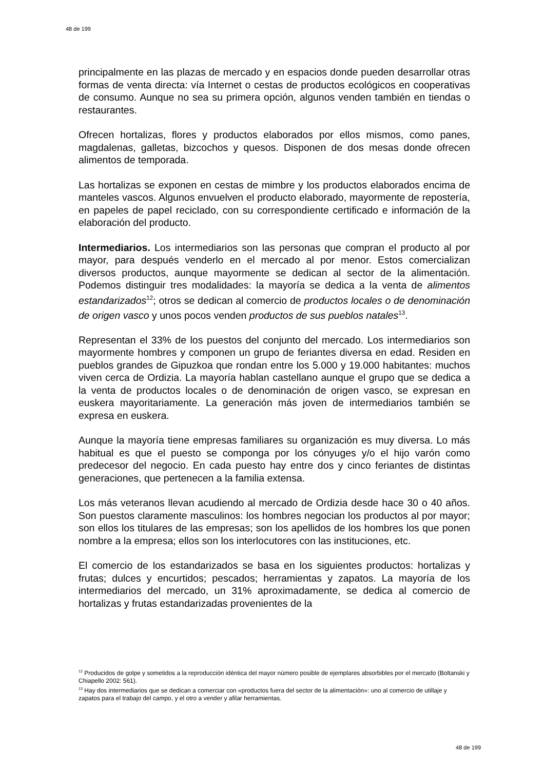48 de 199
principalmente en las plazas de mercado y en espacios donde pueden desarrollar otras formas de venta directa: vía Internet o cestas de productos ecológicos en cooperativas de consumo. Aunque no sea su primera opción, algunos venden también en tiendas o restaurantes.
Ofrecen hortalizas, flores y productos elaborados por ellos mismos, como panes, magdalenas, galletas, bizcochos y quesos. Disponen de dos mesas donde ofrecen alimentos de temporada.
Las hortalizas se exponen en cestas de mimbre y los productos elaborados encima de manteles vascos. Algunos envuelven el producto elaborado, mayormente de repostería, en papeles de papel reciclado, con su correspondiente certificado e información de la elaboración del producto.
Intermediarios. Los intermediarios son las personas que compran el producto al por mayor, para después venderlo en el mercado al por menor. Estos comercializan diversos productos, aunque mayormente se dedican al sector de la alimentación. Podemos distinguir tres modalidades: la mayoría se dedica a la venta de alimentos estandarizados<sup>12</sup>; otros se dedican al comercio de productos locales o de denominación de origen vasco y unos pocos venden productos de sus pueblos natales<sup>13</sup>.
Representan el 33% de los puestos del conjunto del mercado. Los intermediarios son mayormente hombres y componen un grupo de feriantes diversa en edad. Residen en pueblos grandes de Gipuzkoa que rondan entre los 5.000 y 19.000 habitantes: muchos viven cerca de Ordizia. La mayoría hablan castellano aunque el grupo que se dedica a la venta de productos locales o de denominación de origen vasco, se expresan en euskera mayoritariamente. La generación más joven de intermediarios también se expresa en euskera.
Aunque la mayoría tiene empresas familiares su organización es muy diversa. Lo más habitual es que el puesto se componga por los cónyuges y/o el hijo varón como predecesor del negocio. En cada puesto hay entre dos y cinco feriantes de distintas generaciones, que pertenecen a la familia extensa.
Los más veteranos llevan acudiendo al mercado de Ordizia desde hace 30 o 40 años. Son puestos claramente masculinos: los hombres negocian los productos al por mayor; son ellos los titulares de las empresas; son los apellidos de los hombres los que ponen nombre a la empresa; ellos son los interlocutores con las instituciones, etc.
El comercio de los estandarizados se basa en los siguientes productos: hortalizas y frutas; dulces y encurtidos; pescados; herramientas y zapatos. La mayoría de los intermediarios del mercado, un 31% aproximadamente, se dedica al comercio de hortalizas y frutas estandarizadas provenientes de la
<sup>12</sup> Producidos de golpe y sometidos a la reproducción idéntica del mayor número posible de ejemplares absorbibles por el mercado (Boltanski y Chiapello 2002: 561).
<sup>13</sup> Hay dos intermediarios que se dedican a comerciar con «productos fuera del sector de la alimentación»: uno al comercio de utillaje y zapatos para el trabajo del campo, y el otro a vender y afilar herramientas.
48 de 199